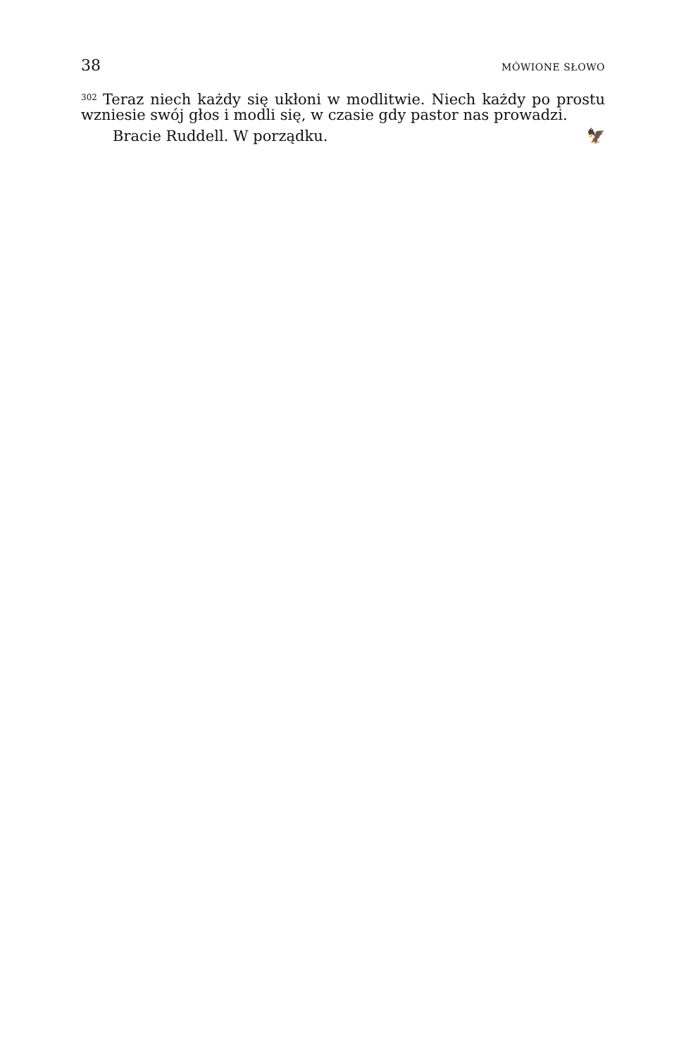38 MÓWIONE SŁOWO
<sup>302</sup> Teraz niech każdy się ukłoni w modlitwie. Niech każdy po prostu wzniesie swój głos i modli się, w czasie gdy pastor nas prowadzi.
Bracie Ruddell. W porządku. 🦅